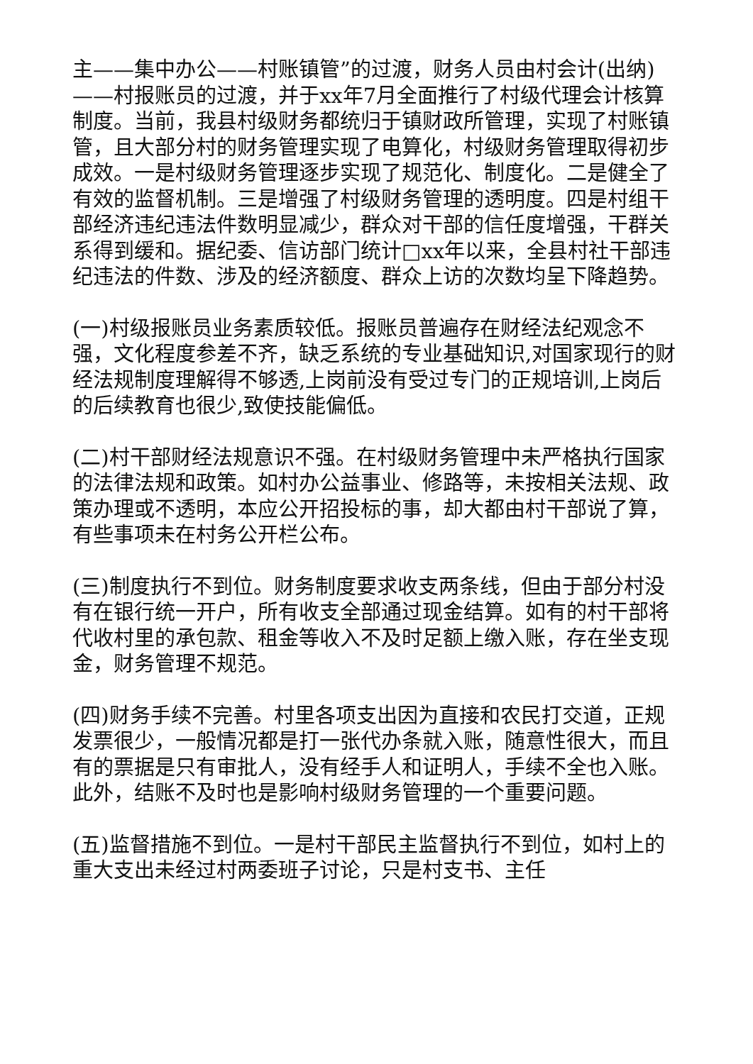主——集中办公——村账镇管”的过渡，财务人员由村会计(出纳)——村报账员的过渡，并于xx年7月全面推行了村级代理会计核算制度。当前，我县村级财务都统归于镇财政所管理，实现了村账镇管，且大部分村的财务管理实现了电算化，村级财务管理取得初步成效。一是村级财务管理逐步实现了规范化、制度化。二是健全了有效的监督机制。三是增强了村级财务管理的透明度。四是村组干部经济违纪违法件数明显减少，群众对干部的信任度增强，干群关系得到缓和。据纪委、信访部门统计□xx年以来，全县村社干部违纪违法的件数、涉及的经济额度、群众上访的次数均呈下降趋势。
(一)村级报账员业务素质较低。报账员普遍存在财经法纪观念不强，文化程度参差不齐，缺乏系统的专业基础知识,对国家现行的财经法规制度理解得不够透,上岗前没有受过专门的正规培训,上岗后的后续教育也很少,致使技能偏低。
(二)村干部财经法规意识不强。在村级财务管理中未严格执行国家的法律法规和政策。如村办公益事业、修路等，未按相关法规、政策办理或不透明，本应公开招投标的事，却大都由村干部说了算，有些事项未在村务公开栏公布。
(三)制度执行不到位。财务制度要求收支两条线，但由于部分村没有在银行统一开户，所有收支全部通过现金结算。如有的村干部将代收村里的承包款、租金等收入不及时足额上缴入账，存在坐支现金，财务管理不规范。
(四)财务手续不完善。村里各项支出因为直接和农民打交道，正规发票很少，一般情况都是打一张代办条就入账，随意性很大，而且有的票据是只有审批人，没有经手人和证明人，手续不全也入账。此外，结账不及时也是影响村级财务管理的一个重要问题。
(五)监督措施不到位。一是村干部民主监督执行不到位，如村上的重大支出未经过村两委班子讨论，只是村支书、主任